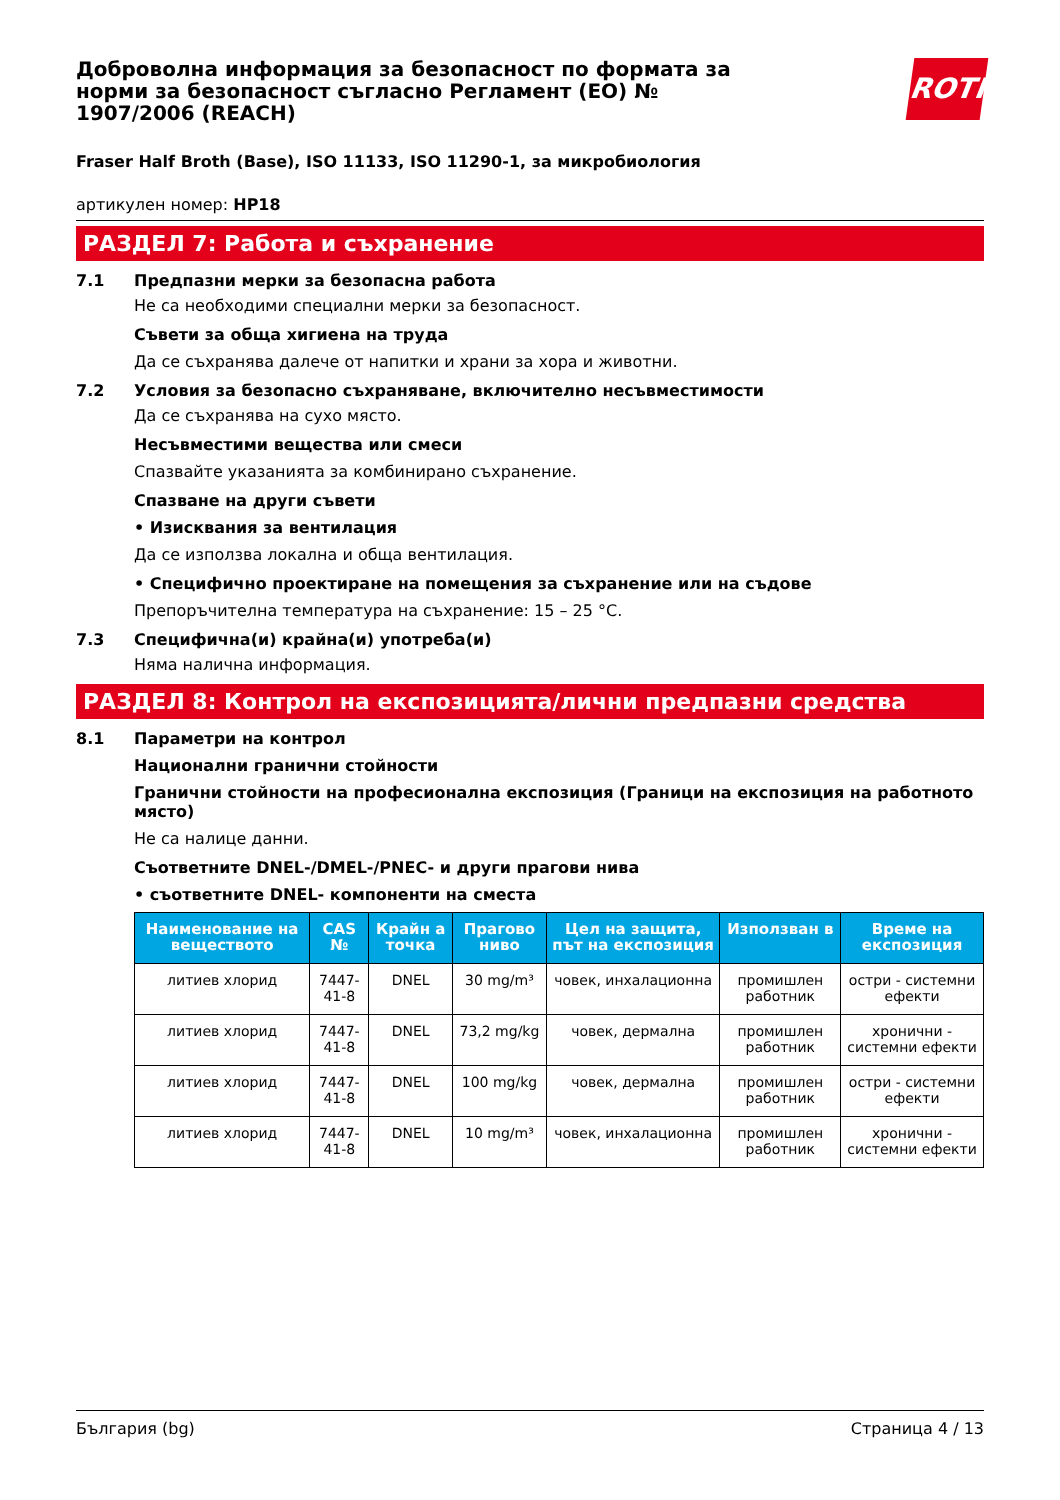Доброволна информация за безопасност по формата за норми за безопасност съгласно Регламент (ЕО) № 1907/2006 (REACH)
ROTH
Fraser Half Broth (Base), ISO 11133, ISO 11290-1, за микробиология
артикулен номер: HP18
РАЗДЕЛ 7: Работа и съхранение
7.1 Предпазни мерки за безопасна работа
Не са необходими специални мерки за безопасност.
Съвети за обща хигиена на труда
Да се съхранява далече от напитки и храни за хора и животни.
7.2 Условия за безопасно съхраняване, включително несъвместимости
Да се съхранява на сухо място.
Несъвместими вещества или смеси
Спазвайте указанията за комбинирано съхранение.
Спазване на други съвети
• Изисквания за вентилация
Да се използва локална и обща вентилация.
• Специфично проектиране на помещения за съхранение или на съдове
Препоръчителна температура на съхранение: 15 – 25 °C.
7.3 Специфична(и) крайна(и) употреба(и)
Няма налична информация.
РАЗДЕЛ 8: Контрол на експозицията/лични предпазни средства
8.1 Параметри на контрол
Национални гранични стойности
Гранични стойности на професионална експозиция (Граници на експозиция на работното място)
Не са налице данни.
Съответните DNEL-/DMEL-/PNEC- и други прагови нива
• съответните DNEL- компоненти на сместа
| Наименование на веществото | CAS № | Крайн а точка | Прагово ниво | Цел на защита, път на експозиция | Използван в | Време на експозиция |
| --- | --- | --- | --- | --- | --- | --- |
| литиев хлорид | 7447-41-8 | DNEL | 30 mg/m³ | човек, инхалационна | промишлен работник | остри - системни ефекти |
| литиев хлорид | 7447-41-8 | DNEL | 73,2 mg/kg | човек, дермална | промишлен работник | хронични - системни ефекти |
| литиев хлорид | 7447-41-8 | DNEL | 100 mg/kg | човек, дермална | промишлен работник | остри - системни ефекти |
| литиев хлорид | 7447-41-8 | DNEL | 10 mg/m³ | човек, инхалационна | промишлен работник | хронични - системни ефекти |
България (bg) Страница 4 / 13